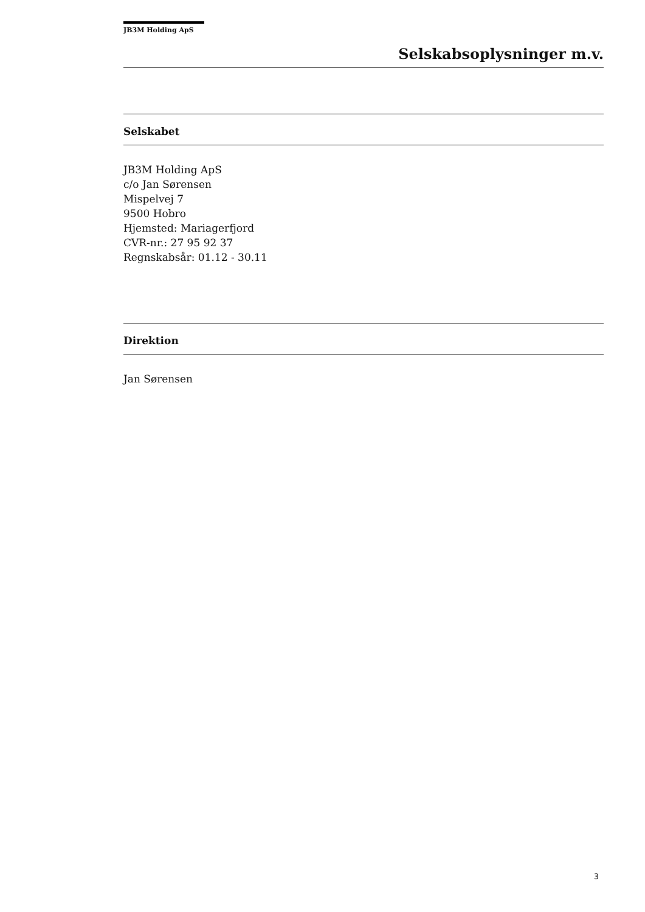JB3M Holding ApS
Selskabsoplysninger m.v.
Selskabet
JB3M Holding ApS
c/o Jan Sørensen
Mispelvej 7
9500 Hobro
Hjemsted: Mariagerfjord
CVR-nr.: 27 95 92 37
Regnskabsår: 01.12 - 30.11
Direktion
Jan Sørensen
3